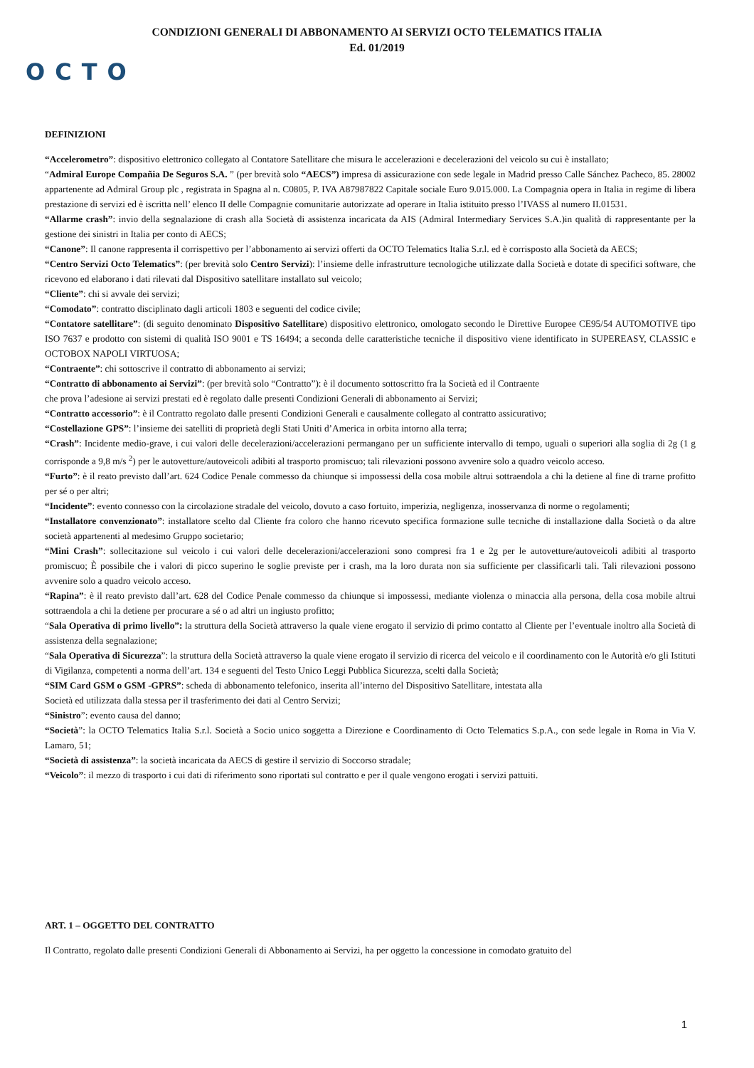CONDIZIONI GENERALI DI ABBONAMENTO AI SERVIZI OCTO TELEMATICS ITALIA
Ed. 01/2019
OCTO
DEFINIZIONI
“Accelerometro”: dispositivo elettronico collegato al Contatore Satellitare che misura le accelerazioni e decelerazioni del veicolo su cui è installato;
“Admiral Europe Compañia De Seguros S.A. ” (per brevità solo “AECS”) impresa di assicurazione con sede legale in Madrid presso Calle Sánchez Pacheco, 85. 28002 appartenente ad Admiral Group plc , registrata in Spagna al n. C0805, P. IVA A87987822 Capitale sociale Euro 9.015.000. La Compagnia opera in Italia in regime di libera prestazione di servizi ed è iscritta nell’ elenco II delle Compagnie comunitarie autorizzate ad operare in Italia istituito presso l’IVASS al numero II.01531.
“Allarme crash”: invio della segnalazione di crash alla Società di assistenza incaricata da AIS (Admiral Intermediary Services S.A.)in qualità di rappresentante per la gestione dei sinistri in Italia per conto di AECS;
“Canone”: Il canone rappresenta il corrispettivo per l’abbonamento ai servizi offerti da OCTO Telematics Italia S.r.l. ed è corrisposto alla Società da AECS;
“Centro Servizi Octo Telematics”: (per brevità solo Centro Servizi): l’insieme delle infrastrutture tecnologiche utilizzate dalla Società e dotate di specifici software, che ricevono ed elaborano i dati rilevati dal Dispositivo satellitare installato sul veicolo;
“Cliente”: chi si avvale dei servizi;
“Comodato”: contratto disciplinato dagli articoli 1803 e seguenti del codice civile;
“Contatore satellitare”: (di seguito denominato Dispositivo Satellitare) dispositivo elettronico, omologato secondo le Direttive Europee CE95/54 AUTOMOTIVE tipo ISO 7637 e prodotto con sistemi di qualità ISO 9001 e TS 16494; a seconda delle caratteristiche tecniche il dispositivo viene identificato in SUPEREASY, CLASSIC e OCTOBOX NAPOLI VIRTUOSA;
“Contraente”: chi sottoscrive il contratto di abbonamento ai servizi;
“Contratto di abbonamento ai Servizi”: (per brevità solo “Contratto”): è il documento sottoscritto fra la Società ed il Contraente
che prova l’adesione ai servizi prestati ed è regolato dalle presenti Condizioni Generali di abbonamento ai Servizi;
“Contratto accessorio”: è il Contratto regolato dalle presenti Condizioni Generali e causalmente collegato al contratto assicurativo;
“Costellazione GPS”: l’insieme dei satelliti di proprietà degli Stati Uniti d’America in orbita intorno alla terra;
“Crash”: Incidente medio-grave, i cui valori delle decelerazioni/accelerazioni permangano per un sufficiente intervallo di tempo, uguali o superiori alla soglia di 2g (1 g corrisponde a 9,8 m/s <sup>2</sup>) per le autovetture/autoveicoli adibiti al trasporto promiscuo; tali rilevazioni possono avvenire solo a quadro veicolo acceso.
“Furto”: è il reato previsto dall’art. 624 Codice Penale commesso da chiunque si impossessi della cosa mobile altrui sottraendola a chi la detiene al fine di trarne profitto per sé o per altri;
“Incidente”: evento connesso con la circolazione stradale del veicolo, dovuto a caso fortuito, imperizia, negligenza, inosservanza di norme o regolamenti;
“Installatore convenzionato”: installatore scelto dal Cliente fra coloro che hanno ricevuto specifica formazione sulle tecniche di installazione dalla Società o da altre società appartenenti al medesimo Gruppo societario;
“Mini Crash”: sollecitazione sul veicolo i cui valori delle decelerazioni/accelerazioni sono compresi fra 1 e 2g per le autovetture/autoveicoli adibiti al trasporto promiscuo; È possibile che i valori di picco superino le soglie previste per i crash, ma la loro durata non sia sufficiente per classificarli tali. Tali rilevazioni possono avvenire solo a quadro veicolo acceso.
“Rapina”: è il reato previsto dall’art. 628 del Codice Penale commesso da chiunque si impossessi, mediante violenza o minaccia alla persona, della cosa mobile altrui sottraendola a chi la detiene per procurare a sé o ad altri un ingiusto profitto;
“Sala Operativa di primo livello”: la struttura della Società attraverso la quale viene erogato il servizio di primo contatto al Cliente per l’eventuale inoltro alla Società di assistenza della segnalazione;
“Sala Operativa di Sicurezza”: la struttura della Società attraverso la quale viene erogato il servizio di ricerca del veicolo e il coordinamento con le Autorità e/o gli Istituti di Vigilanza, competenti a norma dell’art. 134 e seguenti del Testo Unico Leggi Pubblica Sicurezza, scelti dalla Società;
“SIM Card GSM o GSM -GPRS”: scheda di abbonamento telefonico, inserita all’interno del Dispositivo Satellitare, intestata alla
Società ed utilizzata dalla stessa per il trasferimento dei dati al Centro Servizi;
“Sinistro”: evento causa del danno;
“Società”: la OCTO Telematics Italia S.r.l. Società a Socio unico soggetta a Direzione e Coordinamento di Octo Telematics S.p.A., con sede legale in Roma in Via V. Lamaro, 51;
“Società di assistenza”: la società incaricata da AECS di gestire il servizio di Soccorso stradale;
“Veicolo”: il mezzo di trasporto i cui dati di riferimento sono riportati sul contratto e per il quale vengono erogati i servizi pattuiti.
ART. 1 – OGGETTO DEL CONTRATTO
Il Contratto, regolato dalle presenti Condizioni Generali di Abbonamento ai Servizi, ha per oggetto la concessione in comodato gratuito del
1